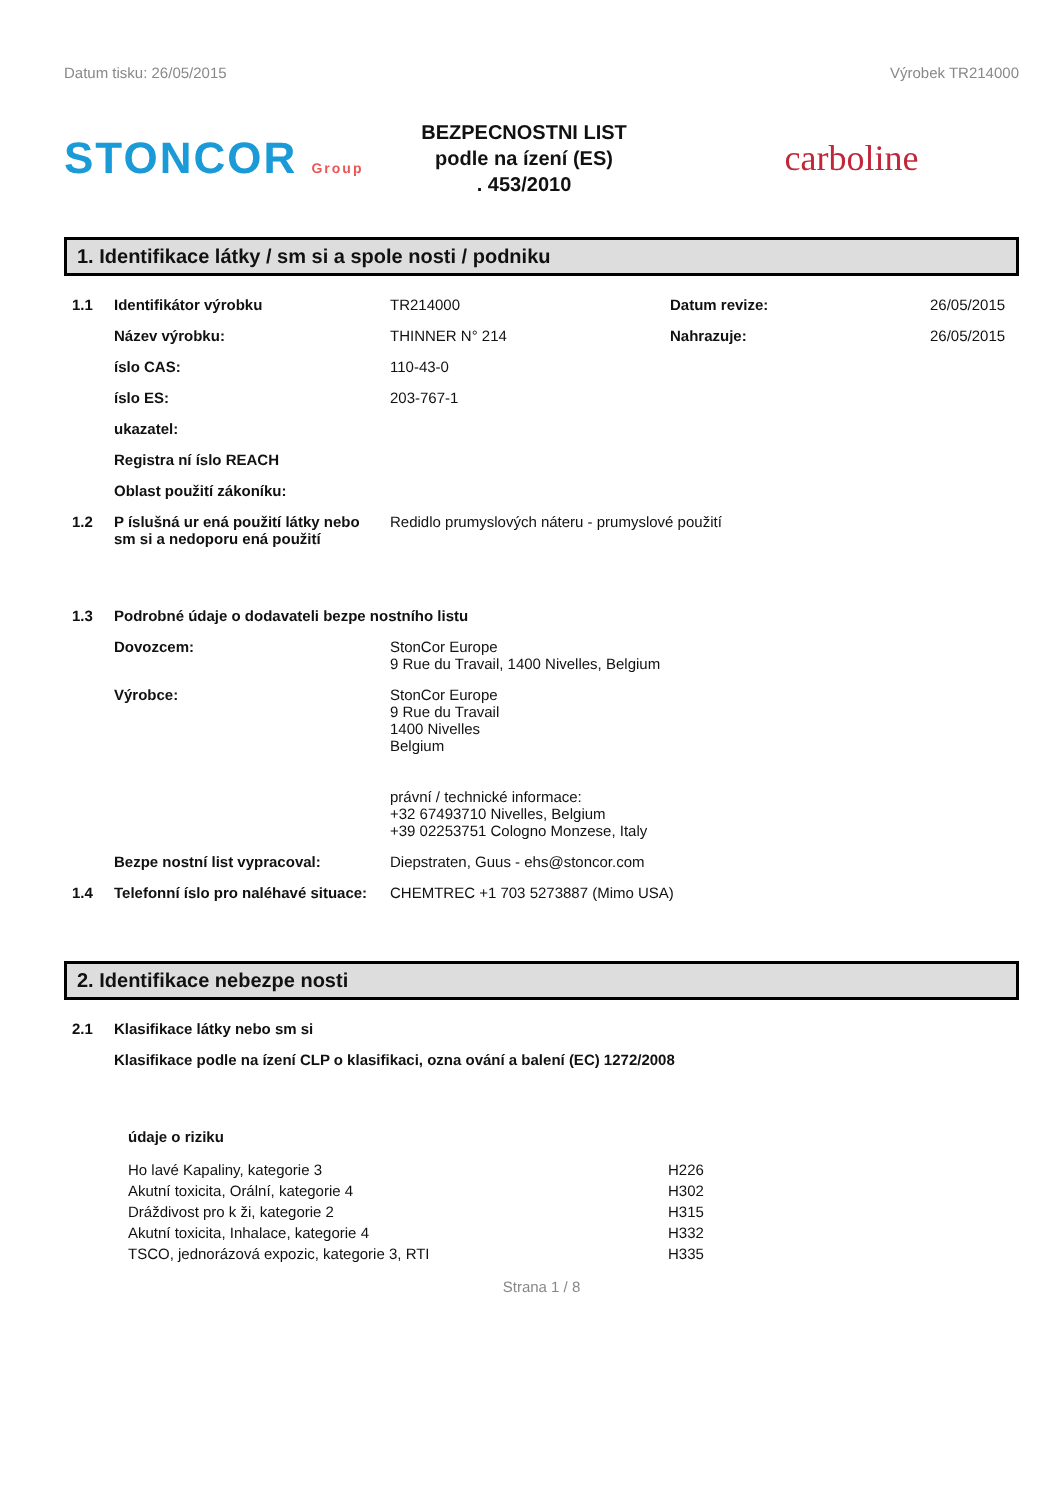Datum tisku: 26/05/2015 Výrobek TR214000
STONCOR Group
BEZPECNOSTNI LIST
podle na ízení (ES)
. 453/2010
carboline
1. Identifikace látky / sm si a spole nosti / podniku
1.1 Identifikátor výrobku TR214000 Datum revize: 26/05/2015
Název výrobku: THINNER N° 214 Nahrazuje: 26/05/2015
íslo CAS: 110-43-0
íslo ES: 203-767-1
ukazatel:
Registra ní íslo REACH
Oblast použití zákoníku:
1.2 P íslušná ur ená použití látky nebo sm si a nedoporu ená použití
Redidlo prumyslových náteru - prumyslové použití
1.3 Podrobné údaje o dodavateli bezpe nostního listu
Dovozcem: StonCor Europe
9 Rue du Travail, 1400 Nivelles, Belgium
Výrobce: StonCor Europe
9 Rue du Travail
1400 Nivelles
Belgium
právní / technické informace:
+32 67493710 Nivelles, Belgium
+39 02253751 Cologno Monzese, Italy
Bezpe nostní list vypracoval: Diepstraten, Guus - ehs@stoncor.com
1.4 Telefonní íslo pro naléhavé situace:
CHEMTREC +1 703 5273887 (Mimo USA)
2. Identifikace nebezpe nosti
2.1 Klasifikace látky nebo sm si
Klasifikace podle na ízení CLP o klasifikaci, ozna ování a balení (EC) 1272/2008
údaje o riziku
Ho lavé Kapaliny, kategorie 3
Akutní toxicita, Orální, kategorie 4
Dráždivost pro k ži, kategorie 2
Akutní toxicita, Inhalace, kategorie 4
TSCO, jednorázová expozic, kategorie 3, RTI
H226
H302
H315
H332
H335
Strana 1 / 8